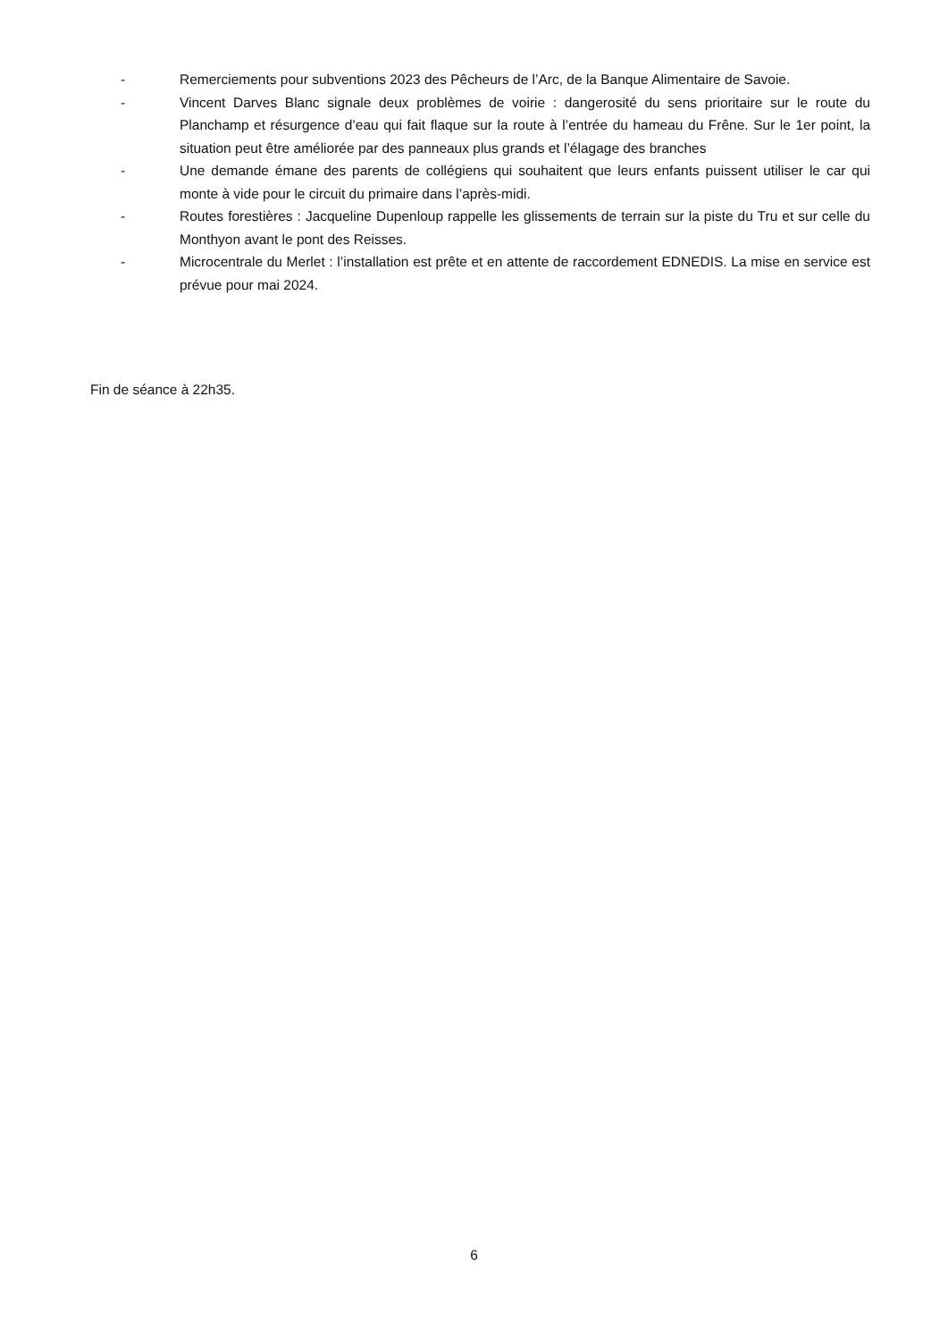- Remerciements pour subventions 2023 des Pêcheurs de l’Arc, de la Banque Alimentaire de Savoie.
- Vincent Darves Blanc signale deux problèmes de voirie : dangerosité du sens prioritaire sur le route du Planchamp et résurgence d’eau qui fait flaque sur la route à l’entrée du hameau du Frêne. Sur le 1er point, la situation peut être améliorée par des panneaux plus grands et l’élagage des branches
- Une demande émane des parents de collégiens qui souhaitent que leurs enfants puissent utiliser le car qui monte à vide pour le circuit du primaire dans l’après-midi.
- Routes forestières : Jacqueline Dupenloup rappelle les glissements de terrain sur la piste du Tru et sur celle du Monthyon avant le pont des Reisses.
- Microcentrale du Merlet : l’installation est prête et en attente de raccordement EDNEDIS. La mise en service est prévue pour mai 2024.
Fin de séance à 22h35.
6